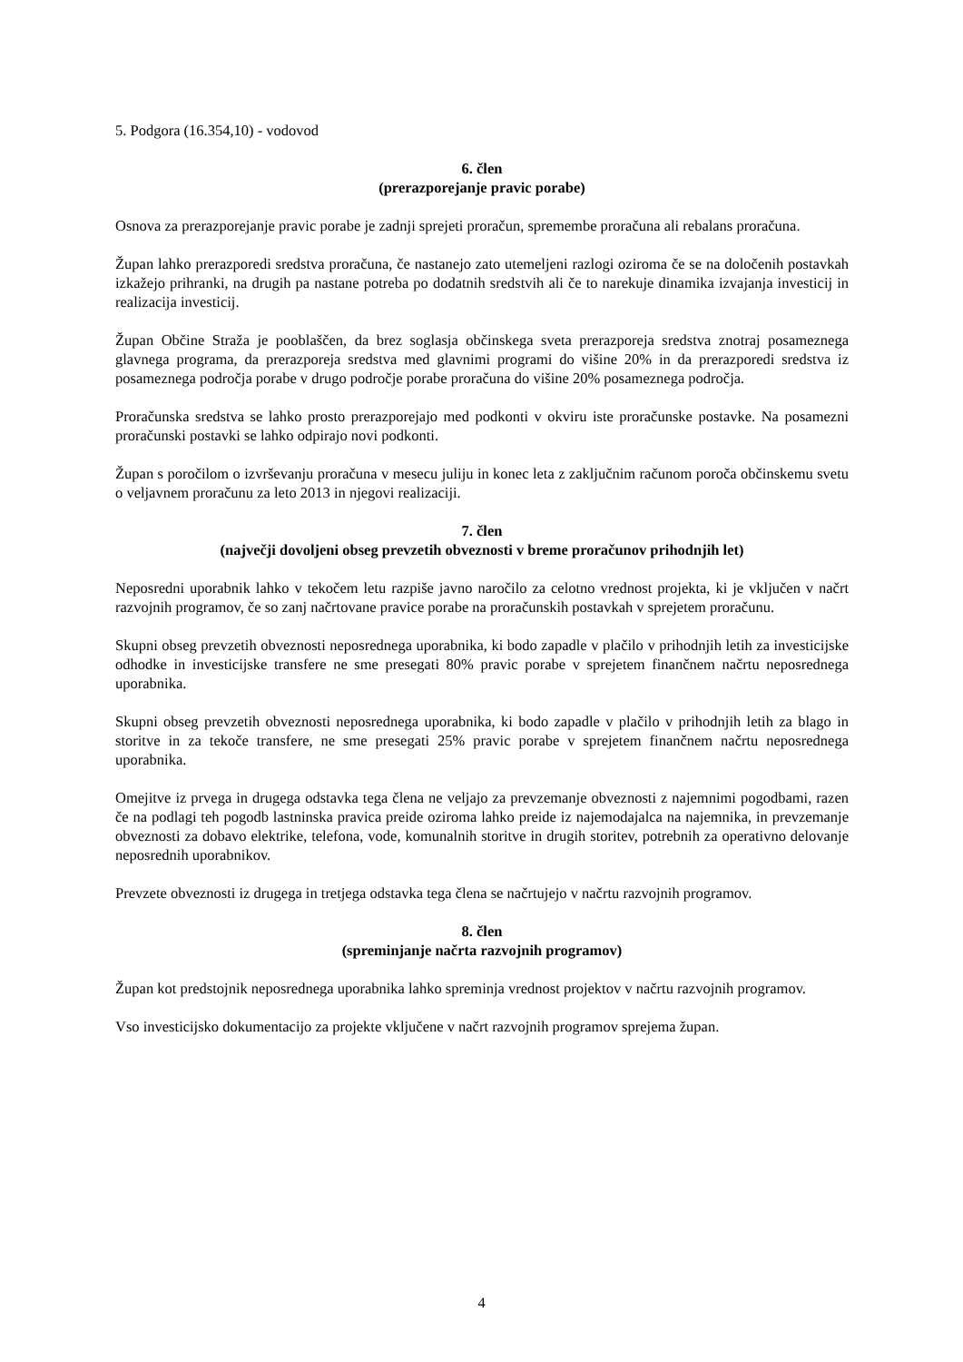5. Podgora (16.354,10) - vodovod
6. člen
(prerazporejanje pravic porabe)
Osnova za prerazporejanje pravic porabe je zadnji sprejeti proračun, spremembe proračuna ali rebalans proračuna.
Župan lahko prerazporedi sredstva proračuna, če nastanejo zato utemeljeni razlogi oziroma če se na določenih postavkah izkažejo prihranki, na drugih pa nastane potreba po dodatnih sredstvih ali če to narekuje dinamika izvajanja investicij in realizacija investicij.
Župan Občine Straža je pooblaščen, da brez soglasja občinskega sveta prerazporeja sredstva znotraj posameznega glavnega programa, da prerazporeja sredstva med glavnimi programi do višine 20% in da prerazporedi sredstva iz posameznega področja porabe v drugo področje porabe proračuna do višine 20% posameznega področja.
Proračunska sredstva se lahko prosto prerazporejajo med podkonti v okviru iste proračunske postavke. Na posamezni proračunski postavki se lahko odpirajo novi podkonti.
Župan s poročilom o izvrševanju proračuna v mesecu juliju in konec leta z zaključnim računom poroča občinskemu svetu o veljavnem proračunu za leto 2013 in njegovi realizaciji.
7. člen
(največji dovoljeni obseg prevzetih obveznosti v breme proračunov prihodnjih let)
Neposredni uporabnik lahko v tekočem letu razpiše javno naročilo za celotno vrednost projekta, ki je vključen v načrt razvojnih programov, če so zanj načrtovane pravice porabe na proračunskih postavkah v sprejetem proračunu.
Skupni obseg prevzetih obveznosti neposrednega uporabnika, ki bodo zapadle v plačilo v prihodnjih letih za investicijske odhodke in investicijske transfere ne sme presegati 80% pravic porabe v sprejetem finančnem načrtu neposrednega uporabnika.
Skupni obseg prevzetih obveznosti neposrednega uporabnika, ki bodo zapadle v plačilo v prihodnjih letih za blago in storitve in za tekoče transfere, ne sme presegati 25% pravic porabe v sprejetem finančnem načrtu neposrednega uporabnika.
Omejitve iz prvega in drugega odstavka tega člena ne veljajo za prevzemanje obveznosti z najemnimi pogodbami, razen če na podlagi teh pogodb lastninska pravica preide oziroma lahko preide iz najemodajalca na najemnika, in prevzemanje obveznosti za dobavo elektrike, telefona, vode, komunalnih storitve in drugih storitev, potrebnih za operativno delovanje neposrednih uporabnikov.
Prevzete obveznosti iz drugega in tretjega odstavka tega člena se načrtujejo v načrtu razvojnih programov.
8. člen
(spreminjanje načrta razvojnih programov)
Župan kot predstojnik neposrednega uporabnika lahko spreminja vrednost projektov v načrtu razvojnih programov.
Vso investicijsko dokumentacijo za projekte vključene v načrt razvojnih programov sprejema župan.
4